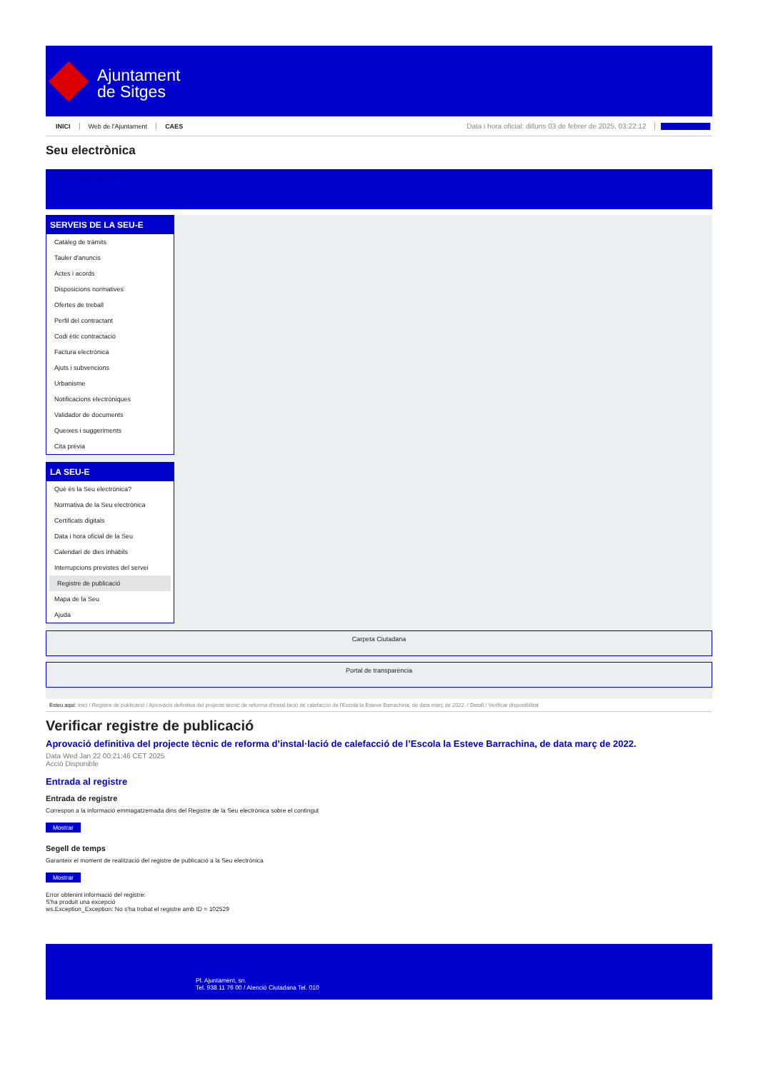Ajuntament
de Sitges
INICI Web de l'Ajuntament CAES Data i hora oficial: dilluns 03 de febrer de 2025, 03:22:12 Sincronitza
Seu electrònica
Obtenir còpia autèntica
SERVEIS DE LA SEU-E
Catàleg de tràmits
Tauler d'anuncis
Actes i acords
Disposicions normatives
Ofertes de treball
Perfil del contractant
Codi ètic contractació
Factura electrònica
Ajuts i subvencions
Urbanisme
Notificacions electròniques
Validador de documents
Queixes i suggeriments
Cita prèvia
LA SEU-E
Què és la Seu electrònica?
Normativa de la Seu electrònica
Certificats digitals
Data i hora oficial de la Seu
Calendari de dies inhàbils
Interrupcions previstes del servei
Registre de publicació
Mapa de la Seu
Ajuda
Carpeta Ciutadana
Portal de transparència
Esteu aquí: Inici / Registre de publicació / Aprovació definitiva del projecte tècnic de reforma d'instal·lació de calefacció de l'Escola la Esteve Barrachina, de data març de 2022. / Detall / Verificar disponibilitat
Verificar registre de publicació
Aprovació definitiva del projecte tècnic de reforma d’instal·lació de calefacció de l’Escola la Esteve Barrachina, de data març de 2022.
Data Wed Jan 22 00:21:46 CET 2025
Acció Disponible
Entrada al registre
Entrada de registre
Correspon a la informació emmagatzemada dins del Registre de la Seu electrònica sobre el contingut
Mostrar
Segell de temps
Garanteix el moment de realització del registre de publicació a la Seu electrònica
Mostrar
Error obtenint informació del registre:
S'ha produit una excepció
ws.Exception_Exception: No s'ha trobat el registre amb ID = 102529
Pl. Ajuntament, sn.
Tel. 938 11 76 00 / Atenció Ciutadana Tel. 010